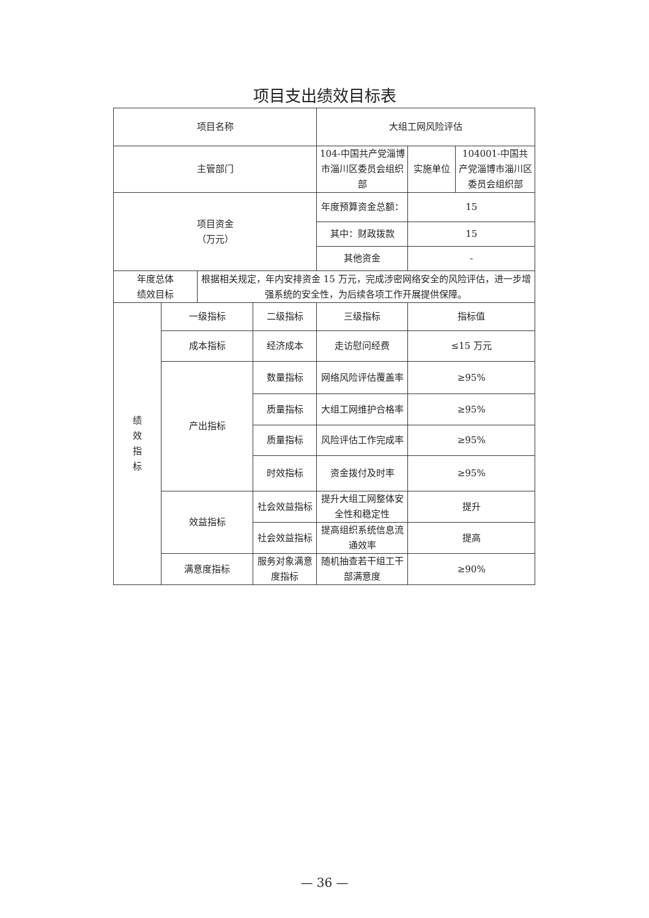项目支出绩效目标表
| 项目名称 | | | | 大组工网风险评估 | | |
| 主管部门 | | | | 104-中国共产党淄博市淄川区委员会组织部 | 实施单位 | 104001-中国共产党淄博市淄川区委员会组织部 |
| 项目资金 （万元） | | | | 年度预算资金总额： | 15 | |
| | | | | 其中：财政拨款 | 15 | |
| | | | | 其他资金 | - | |
| 年度总体 绩效目标 | | 根据相关规定，年内安排资金 15 万元，完成涉密网络安全的风险评估，进一步增强系统的安全性，为后续各项工作开展提供保障。 | | | | |
| 绩 效 指 标 | 一级指标 | | 二级指标 | 三级指标 | 指标值 | |
| | 成本指标 | | 经济成本 | 走访慰问经费 | ≤15 万元 | |
| | 产出指标 | | 数量指标 | 网络风险评估覆盖率 | ≥95% | |
| | | | 质量指标 | 大组工网维护合格率 | ≥95% | |
| | | | 质量指标 | 风险评估工作完成率 | ≥95% | |
| | | | 时效指标 | 资金拨付及时率 | ≥95% | |
| | 效益指标 | | 社会效益指标 | 提升大组工网整体安全性和稳定性 | 提升 | |
| | | | 社会效益指标 | 提高组织系统信息流通效率 | 提高 | |
| | 满意度指标 | | 服务对象满意度指标 | 随机抽查若干组工干部满意度 | ≥90% | |
— 36 —